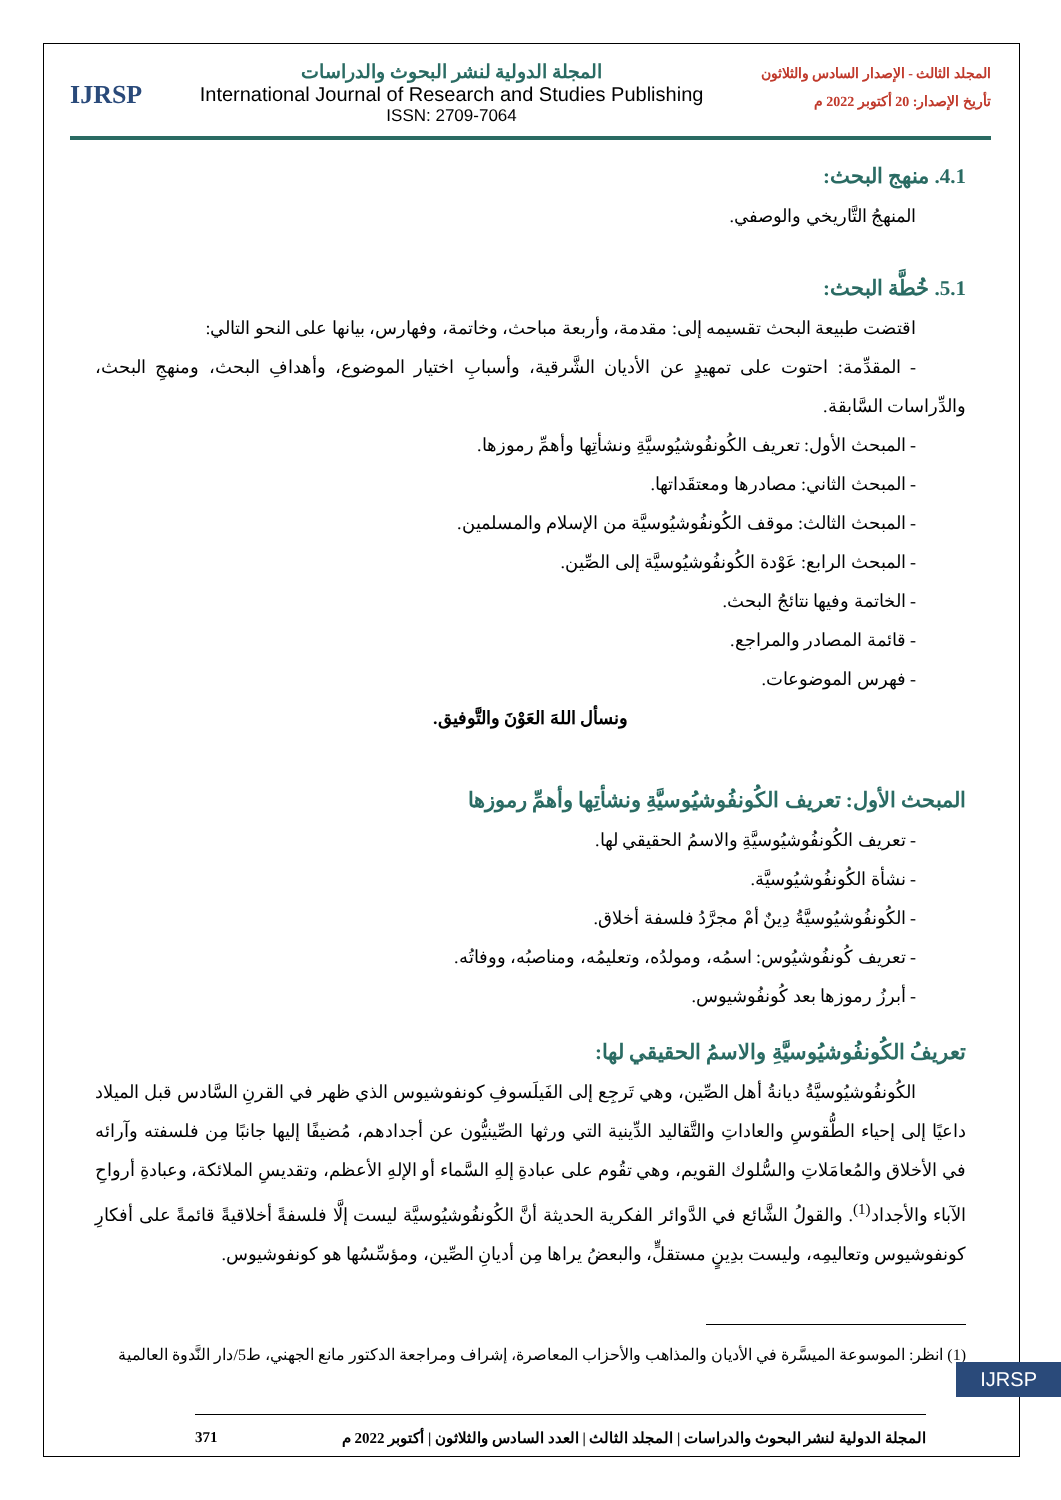المجلد الثالث - الإصدار السادس والثلاثون
تأريخ الإصدار: 20 أكتوبر 2022 م
المجلة الدولية لنشر البحوث والدراسات
International Journal of Research and Studies Publishing
ISSN: 2709-7064
IJRSP
4.1. منهج البحث:
المنهجُ التَّاريخي والوصفي.
5.1. خُطَّة البحث:
اقتضت طبيعة البحث تقسيمه إلى: مقدمة، وأربعة مباحث، وخاتمة، وفهارس، بيانها على النحو التالي:
- المقدِّمة: احتوت على تمهيدٍ عن الأديان الشَّرقية، وأسبابِ اختيار الموضوع، وأهدافِ البحث، ومنهجِ البحث، والدِّراسات السَّابقة.
- المبحث الأول: تعريف الكُونفُوشيُوسيَّةِ ونشأتِها وأهمِّ رموزها.
- المبحث الثاني: مصادرها ومعتقَداتها.
- المبحث الثالث: موقف الكُونفُوشيُوسيَّة من الإسلام والمسلمين.
- المبحث الرابع: عَوْدة الكُونفُوشيُوسيَّة إلى الصِّين.
- الخاتمة وفيها نتائجُ البحث.
- قائمة المصادر والمراجع.
- فهرس الموضوعات.
ونسأل اللهَ العَوْنَ والتَّوفيق.
المبحث الأول: تعريف الكُونفُوشيُوسيَّةِ ونشأتِها وأهمِّ رموزها
- تعريف الكُونفُوشيُوسيَّةِ والاسمُ الحقيقي لها.
- نشأة الكُونفُوشيُوسيَّة.
- الكُونفُوشيُوسيَّةُ دِينٌ أمْ مجرَّدُ فلسفة أخلاق.
- تعريف كُونفُوشيُوس: اسمُه، ومولدُه، وتعليمُه، ومناصبُه، ووفاتُه.
- أبرزُ رموزها بعد كُونفُوشيوس.
تعريفُ الكُونفُوشيُوسيَّةِ والاسمُ الحقيقي لها:
الكُونفُوشيُوسيَّةُ ديانةُ أهل الصِّين، وهي تَرجِع إلى الفَيلَسوفِ كونفوشيوس الذي ظهر في القرنِ السَّادس قبل الميلاد داعيًا إلى إحياء الطُّقوسِ والعاداتِ والتَّقاليد الدِّينية التي ورثها الصِّينيُّون عن أجدادهم، مُضيفًا إليها جانبًا مِن فلسفته وآرائه في الأخلاق والمُعامَلاتِ والسُّلوك القويم، وهي تقُوم على عبادةِ إلهِ السَّماء أو الإلهِ الأعظم، وتقديسِ الملائكة، وعبادةِ أرواحِ الآباء والأجداد<sup>(1)</sup>. والقولُ الشَّائع في الدَّوائر الفكرية الحديثة أنَّ الكُونفُوشيُوسيَّة ليست إلَّا فلسفةً أخلاقيةً قائمةً على أفكارِ كونفوشيوس وتعاليمِه، وليست بدِينٍ مستقلٍّ، والبعضُ يراها مِن أديانِ الصِّين، ومؤسِّسُها هو كونفوشيوس.
(1) انظر: الموسوعة الميسَّرة في الأديان والمذاهب والأحزاب المعاصرة، إشراف ومراجعة الدكتور مانع الجهني، ط5/دار النَّدوة العالمية
المجلة الدولية لنشر البحوث والدراسات | المجلد الثالث | العدد السادس والثلاثون | أكتوبر 2022 م 371
IJRSP